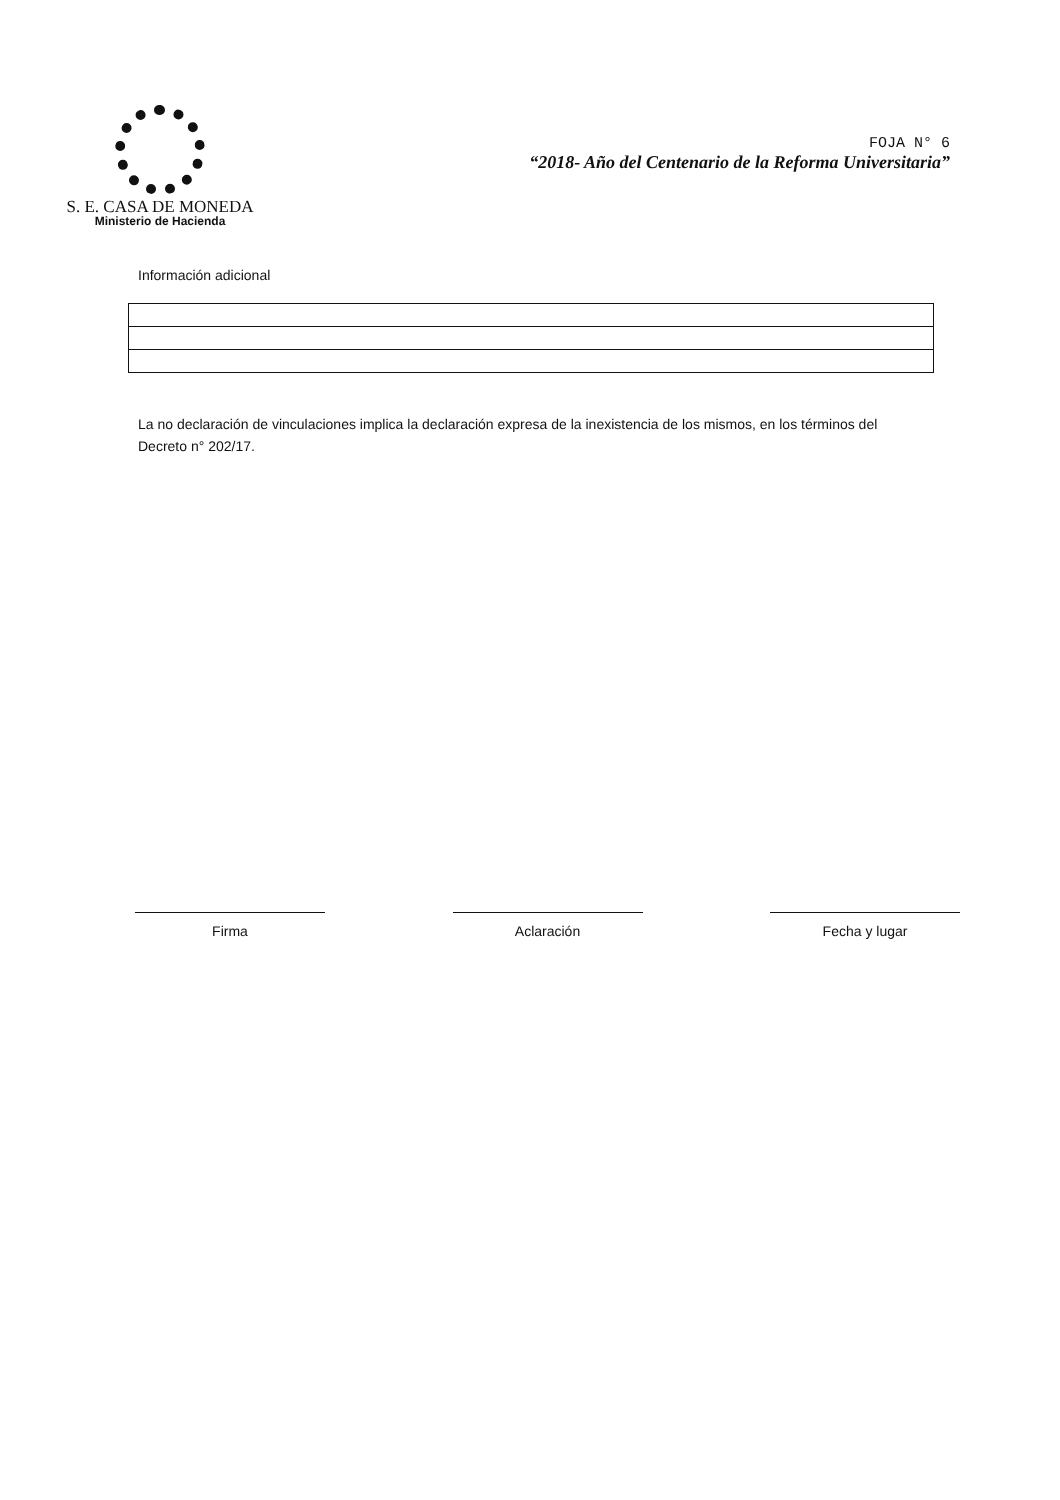S. E. CASA DE MONEDA
Ministerio de Hacienda
FOJA N° 6
“2018- Año del Centenario de la Reforma Universitaria”
Información adicional
La no declaración de vinculaciones implica la declaración expresa de la inexistencia de los mismos, en los términos del Decreto n° 202/17.
Firma Aclaración Fecha y lugar